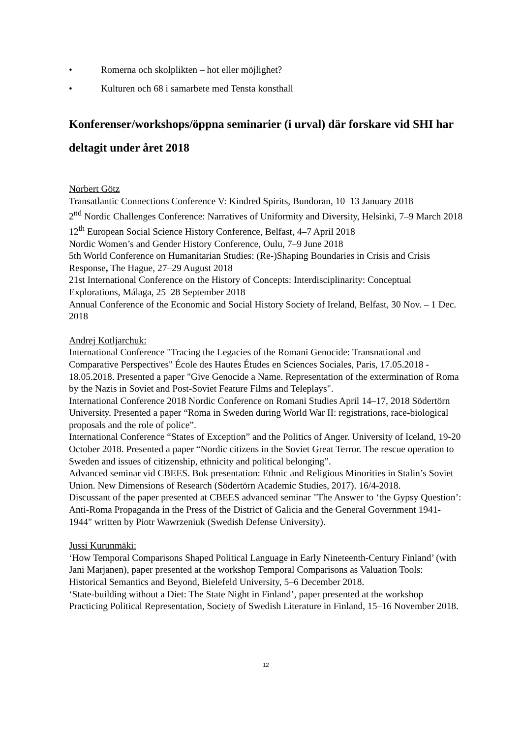• Romerna och skolplikten – hot eller möjlighet?
• Kulturen och 68 i samarbete med Tensta konsthall
Konferenser/workshops/öppna seminarier (i urval) där forskare vid SHI har deltagit under året 2018
Norbert Götz
Transatlantic Connections Conference V: Kindred Spirits, Bundoran, 10–13 January 2018
2<sup>nd</sup> Nordic Challenges Conference: Narratives of Uniformity and Diversity, Helsinki, 7–9 March 2018
12<sup>th</sup> European Social Science History Conference, Belfast, 4–7 April 2018
Nordic Women’s and Gender History Conference, Oulu, 7–9 June 2018
5th World Conference on Humanitarian Studies: (Re-)Shaping Boundaries in Crisis and Crisis Response, The Hague, 27–29 August 2018
21st International Conference on the History of Concepts: Interdisciplinarity: Conceptual Explorations, Málaga, 25–28 September 2018
Annual Conference of the Economic and Social History Society of Ireland, Belfast, 30 Nov. – 1 Dec. 2018
Andrej Kotljarchuk:
International Conference "Tracing the Legacies of the Romani Genocide: Transnational and Comparative Perspectives" École des Hautes Études en Sciences Sociales, Paris, 17.05.2018 - 18.05.2018. Presented a paper "Give Genocide a Name. Representation of the extermination of Roma by the Nazis in Soviet and Post-Soviet Feature Films and Teleplays".
International Conference 2018 Nordic Conference on Romani Studies April 14–17, 2018 Södertörn University. Presented a paper “Roma in Sweden during World War II: registrations, race-biological proposals and the role of police”.
International Conference “States of Exception” and the Politics of Anger. University of Iceland, 19-20 October 2018. Presented a paper “Nordic citizens in the Soviet Great Terror. The rescue operation to Sweden and issues of citizenship, ethnicity and political belonging”.
Advanced seminar vid CBEES. Bok presentation: Ethnic and Religious Minorities in Stalin’s Soviet Union. New Dimensions of Research (Södertörn Academic Studies, 2017). 16/4-2018.
Discussant of the paper presented at CBEES advanced seminar "The Answer to ‘the Gypsy Question’: Anti-Roma Propaganda in the Press of the District of Galicia and the General Government 1941-1944" written by Piotr Wawrzeniuk (Swedish Defense University).
Jussi Kurunmäki:
‘How Temporal Comparisons Shaped Political Language in Early Nineteenth-Century Finland’ (with Jani Marjanen), paper presented at the workshop Temporal Comparisons as Valuation Tools: Historical Semantics and Beyond, Bielefeld University, 5–6 December 2018.
‘State-building without a Diet: The State Night in Finland’, paper presented at the workshop Practicing Political Representation, Society of Swedish Literature in Finland, 15–16 November 2018.
12